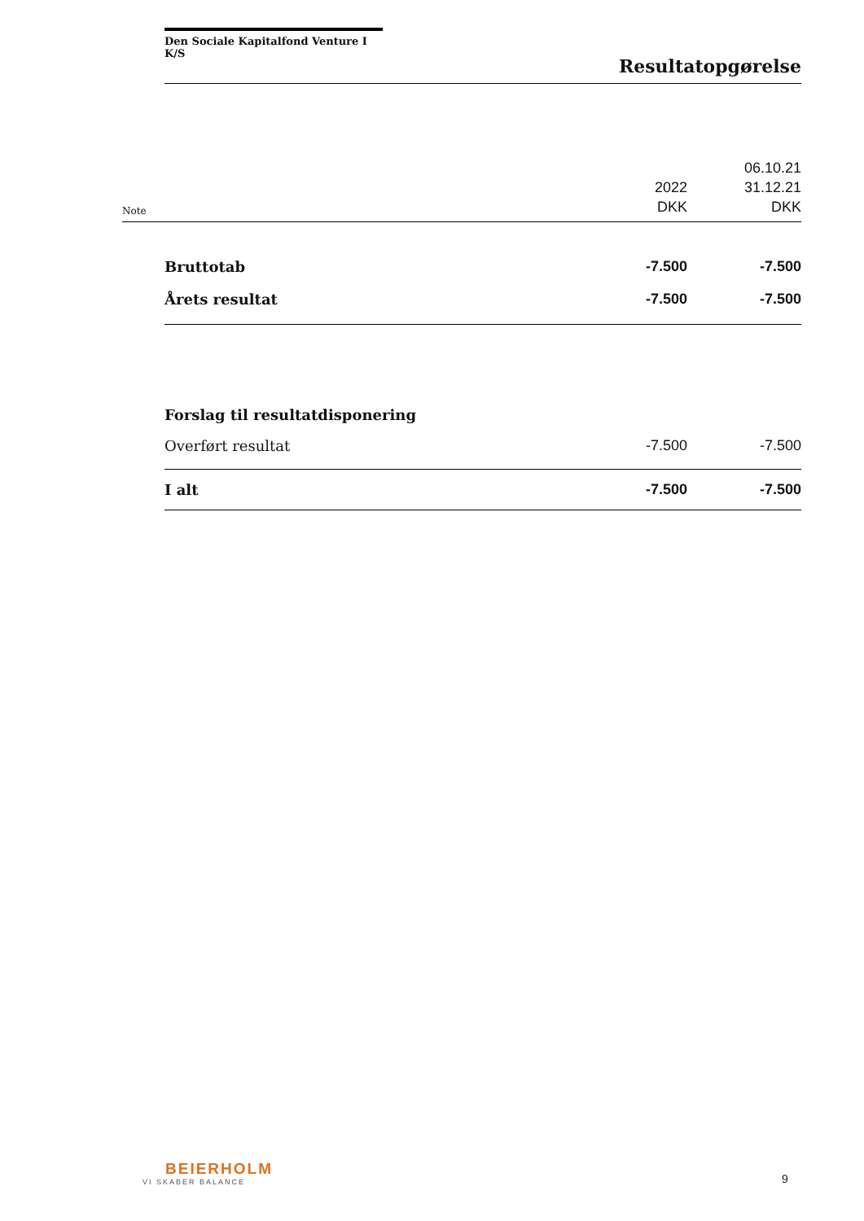Den Sociale Kapitalfond Venture I K/S
Resultatopgørelse
| Note | | 2022 DKK | 06.10.21 31.12.21 DKK |
| | Bruttotab | -7.500 | -7.500 |
| | Årets resultat | -7.500 | -7.500 |
| | Forslag til resultatdisponering | | |
| | Overført resultat | -7.500 | -7.500 |
| | I alt | -7.500 | -7.500 |
BEIERHOLM
VI SKABER BALANCE
9